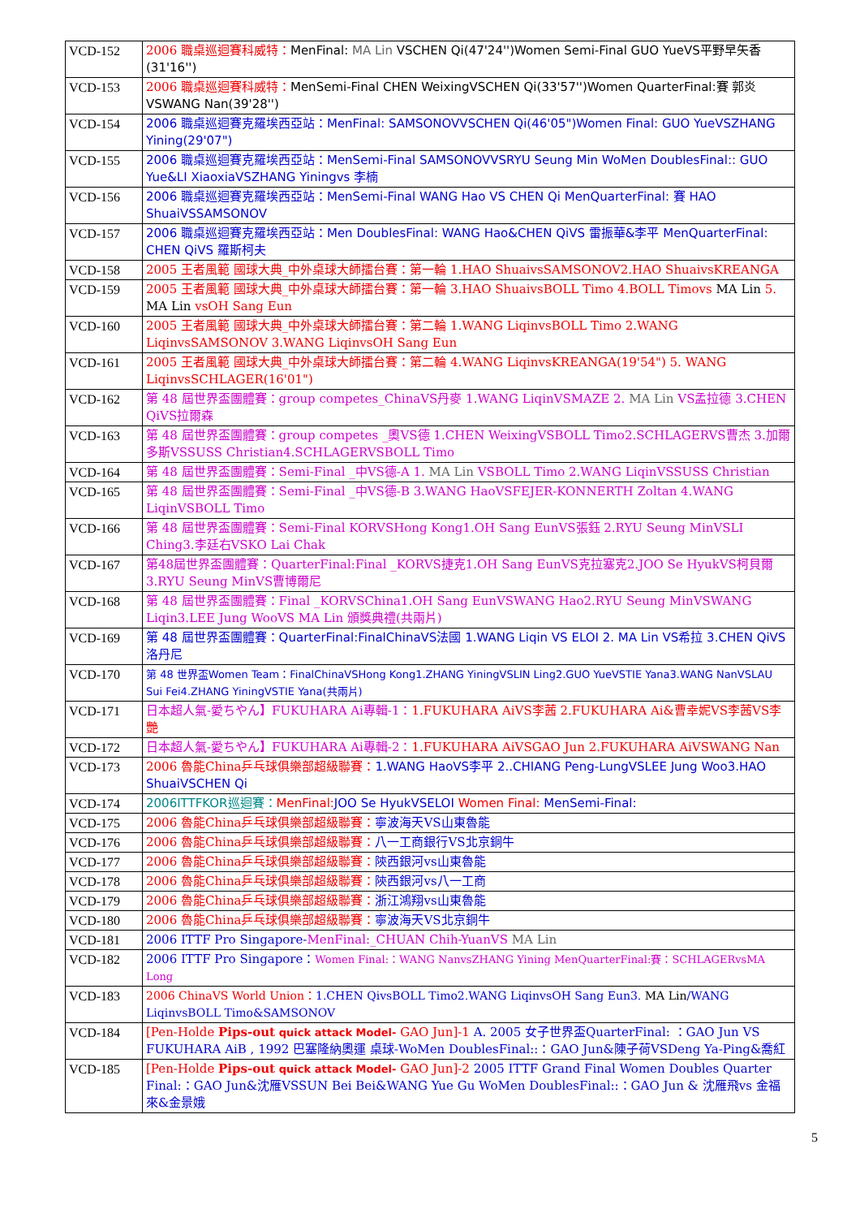| VCD-152 | 2006 職桌巡迴賽科威特： MenFinal: MA Lin VSCHEN Qi(47'24'')Women Semi-Final GUO YueVS平野早矢香(31'16'') |
| VCD-153 | 2006 職桌巡迴賽科威特： MenSemi-Final CHEN WeixingVSCHEN Qi(33'57'')Women QuarterFinal:賽 郭炎 VSWANG Nan(39'28'') |
| VCD-154 | 2006 職桌巡迴賽克羅埃西亞站：MenFinal: SAMSONOVVSCHEN Qi(46'05")Women Final: GUO YueVSZHANG Yining(29'07") |
| VCD-155 | 2006 職桌巡迴賽克羅埃西亞站：MenSemi-Final SAMSONOVVSRYU Seung Min WoMen DoublesFinal:: GUO Yue&LI XiaoxiaVSZHANG Yiningvs 李楠 |
| VCD-156 | 2006 職桌巡迴賽克羅埃西亞站：MenSemi-Final WANG Hao VS CHEN Qi MenQuarterFinal: 賽 HAO ShuaiVSSAMSONOV |
| VCD-157 | 2006 職桌巡迴賽克羅埃西亞站：Men DoublesFinal: WANG Hao&CHEN QiVS 雷振華&李平 MenQuarterFinal: CHEN QiVS 羅斯柯夫 |
| VCD-158 | 2005 王者風範 國球大典_中外桌球大師擂台賽：第一輪 1.HAO ShuaivsSAMSONOV2.HAO ShuaivsKREANGA |
| VCD-159 | 2005 王者風範 國球大典_中外桌球大師擂台賽：第一輪 3.HAO ShuaivsBOLL Timo 4.BOLL Timovs MA Lin 5. MA Lin vsOH Sang Eun |
| VCD-160 | 2005 王者風範 國球大典_中外桌球大師擂台賽：第二輪 1.WANG LiqinvsBOLL Timo 2.WANG LiqinvsSAMSONOV 3.WANG LiqinvsOH Sang Eun |
| VCD-161 | 2005 王者風範 國球大典_中外桌球大師擂台賽：第二輪 4.WANG LiqinvsKREANGA(19'54") 5. WANG LiqinvsSCHLAGER(16'01") |
| VCD-162 | 第 48 屆世界盃團體賽：group competes_ChinaVS丹麥 1.WANG LiqinVSMAZE 2. MA Lin VS孟拉德 3.CHEN QiVS拉爾森 |
| VCD-163 | 第 48 屆世界盃團體賽：group competes _奧VS德 1.CHEN WeixingVSBOLL Timo2.SCHLAGERVS曹杰 3.加爾多斯VSSUSS Christian4.SCHLAGERVSBOLL Timo |
| VCD-164 | 第 48 屆世界盃團體賽：Semi-Final _中VS德-A 1. MA Lin VSBOLL Timo 2.WANG LiqinVSSUSS Christian |
| VCD-165 | 第 48 屆世界盃團體賽：Semi-Final _中VS德-B 3.WANG HaoVSFEJER-KONNERTH Zoltan 4.WANG LiqinVSBOLL Timo |
| VCD-166 | 第 48 屆世界盃團體賽：Semi-Final KORVSHong Kong1.OH Sang EunVS張鈺 2.RYU Seung MinVSLI Ching3.李廷右VSKO Lai Chak |
| VCD-167 | 第48屆世界盃團體賽：QuarterFinal:Final _KORVS捷克1.OH Sang EunVS克拉塞克2.JOO Se HyukVS柯貝爾3.RYU Seung MinVS曹博爾尼 |
| VCD-168 | 第 48 屆世界盃團體賽：Final _KORVSChina1.OH Sang EunVSWANG Hao2.RYU Seung MinVSWANG Liqin3.LEE Jung WooVS MA Lin 頒獎典禮(共兩片) |
| VCD-169 | 第 48 屆世界盃團體賽：QuarterFinal:FinalChinaVS法國 1.WANG Liqin VS ELOI 2. MA Lin VS希拉 3.CHEN QiVS洛丹尼 |
| VCD-170 | 第 48 世界盃Women Team：FinalChinaVSHong Kong1.ZHANG YiningVSLIN Ling2.GUO YueVSTIE Yana3.WANG NanVSLAU Sui Fei4.ZHANG YiningVSTIE Yana(共兩片) |
| VCD-171 | 日本超人氣-愛ちやん】FUKUHARA Ai專輯-1： 1.FUKUHARA AiVS李茜 2.FUKUHARA Ai&曹幸妮VS李茜VS李艷 |
| VCD-172 | 日本超人氣-愛ちやん】FUKUHARA Ai專輯-2： 1.FUKUHARA AiVSGAO Jun 2.FUKUHARA AiVSWANG Nan |
| VCD-173 | 2006 魯能China乒乓球俱樂部超級聯賽： 1.WANG HaoVS李平 2..CHIANG Peng-LungVSLEE Jung Woo3.HAO ShuaiVSCHEN Qi |
| VCD-174 | 2006ITTFKOR巡迴賽： MenFinal: JOO Se HyukVSELOI Women Final: MenSemi-Final: |
| VCD-175 | 2006 魯能China乒乓球俱樂部超級聯賽： 寧波海天VS山東魯能 |
| VCD-176 | 2006 魯能China乒乓球俱樂部超級聯賽： 八一工商銀行VS北京銅牛 |
| VCD-177 | 2006 魯能China乒乓球俱樂部超級聯賽： 陝西銀河vs山東魯能 |
| VCD-178 | 2006 魯能China乒乓球俱樂部超級聯賽： 陝西銀河vs八一工商 |
| VCD-179 | 2006 魯能China乒乓球俱樂部超級聯賽： 浙江鴻翔vs山東魯能 |
| VCD-180 | 2006 魯能China乒乓球俱樂部超級聯賽： 寧波海天VS北京銅牛 |
| VCD-181 | 2006 ITTF Pro Singapore- MenFinal:_CHUAN Chih-YuanVS MA Lin |
| VCD-182 | 2006 ITTF Pro Singapore： Women Final:：WANG NanvsZHANG Yining MenQuarterFinal:賽：SCHLAGERvsMA Long |
| VCD-183 | 2006 ChinaVS World Union： 1.CHEN QivsBOLL Timo2.WANG LiqinvsOH Sang Eun3. MA Lin /WANG LiqinvsBOLL Timo&SAMSONOV |
| VCD-184 | [Pen-Holde Pips-out quick attack Model- GAO Jun]-1 A. 2005 女子世界盃QuarterFinal: ：GAO Jun VS FUKUHARA AiB , 1992 巴塞隆納奧運 桌球-WoMen DoublesFinal::：GAO Jun&陳子荷VSDeng Ya-Ping&喬紅 |
| VCD-185 | [Pen-Holde Pips-out quick attack Model- GAO Jun]-2 2005 ITTF Grand Final Women Doubles Quarter Final:：GAO Jun&沈雁VSSUN Bei Bei&WANG Yue Gu WoMen DoublesFinal::：GAO Jun & 沈雁飛vs 金福來&金景娥 |
5